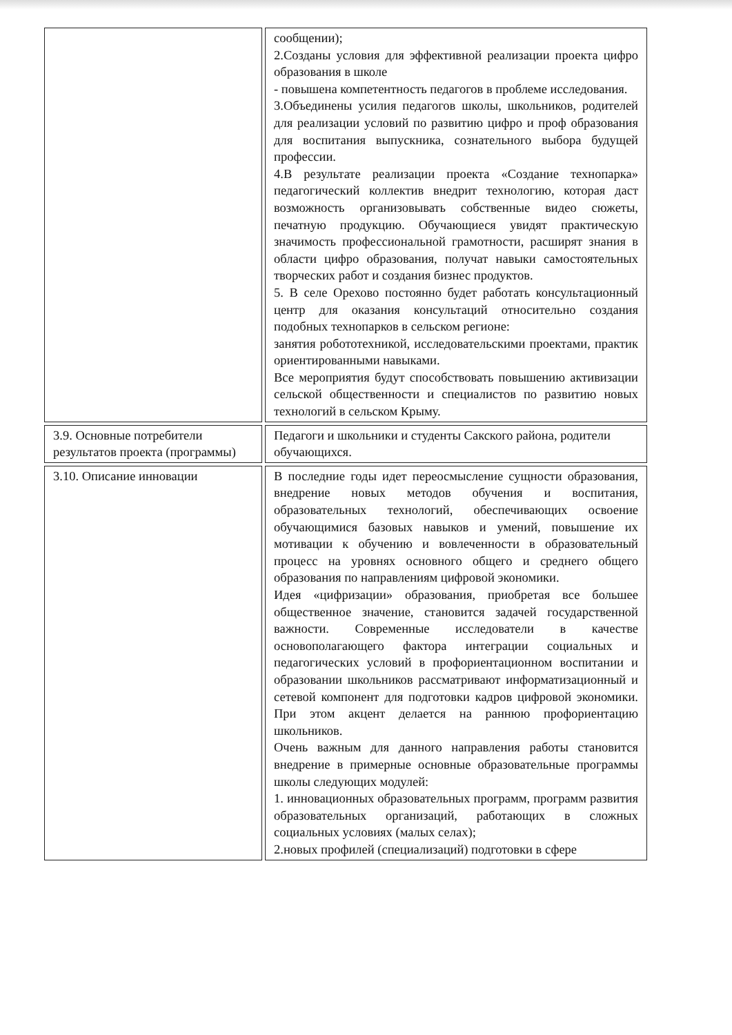| | сообщении); 2.Созданы условия для эффективной реализации проекта цифро образования в школе - повышена компетентность педагогов в проблеме исследования. 3.Объединены усилия педагогов школы, школьников, родителей для реализации условий по развитию цифро и проф образования для воспитания выпускника, сознательного выбора будущей профессии. 4.В результате реализации проекта «Создание технопарка» педагогический коллектив внедрит технологию, которая даст возможность организовывать собственные видео сюжеты, печатную продукцию. Обучающиеся увидят практическую значимость профессиональной грамотности, расширят знания в области цифро образования, получат навыки самостоятельных творческих работ и создания бизнес продуктов. 5. В селе Орехово постоянно будет работать консультационный центр для оказания консультаций относительно создания подобных технопарков в сельском регионе: занятия робототехникой, исследовательскими проектами, практик ориентированными навыками. Все мероприятия будут способствовать повышению активизации сельской общественности и специалистов по развитию новых технологий в сельском Крыму. |
| 3.9. Основные потребители результатов проекта (программы) | Педагоги и школьники и студенты Сакского района, родители обучающихся. |
| 3.10. Описание инновации | В последние годы идет переосмысление сущности образования, внедрение новых методов обучения и воспитания, образовательных технологий, обеспечивающих освоение обучающимися базовых навыков и умений, повышение их мотивации к обучению и вовлеченности в образовательный процесс на уровнях основного общего и среднего общего образования по направлениям цифровой экономики. Идея «цифризации» образования, приобретая все большее общественное значение, становится задачей государственной важности. Современные исследователи в качестве основополагающего фактора интеграции социальных и педагогических условий в профориентационном воспитании и образовании школьников рассматривают информатизационный и сетевой компонент для подготовки кадров цифровой экономики. При этом акцент делается на раннюю профориентацию школьников. Очень важным для данного направления работы становится внедрение в примерные основные образовательные программы школы следующих модулей: 1. инновационных образовательных программ, программ развития образовательных организаций, работающих в сложных социальных условиях (малых селах); 2.новых профилей (специализаций) подготовки в сфере |